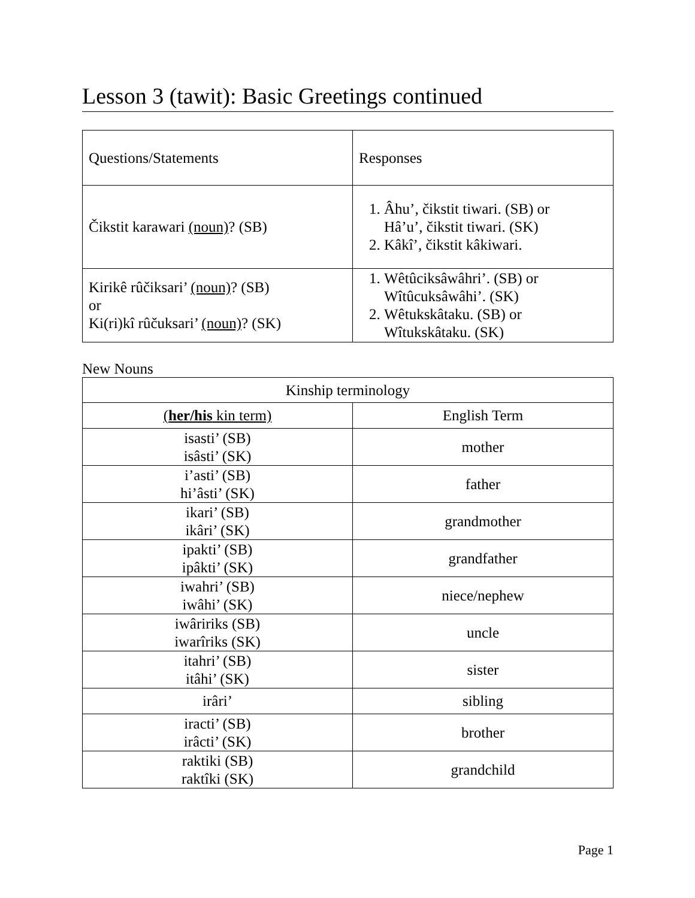Lesson 3 (tawit): Basic Greetings continued
| Questions/Statements | Responses |
| Čikstit karawari (noun) ? (SB) | 1. Âhu’, čikstit tiwari. (SB) or Hâ’u’, čikstit tiwari. (SK) 2. Kâkî’, čikstit kâkiwari. |
| Kirikê rûčiksari’ (noun) ? (SB) or Ki(ri)kî rûčuksari’ (noun) ? (SK) | 1. Wêtûciksâwâhri’. (SB) or Wîtûcuksâwâhi’. (SK) 2. Wêtukskâtaku. (SB) or Wîtukskâtaku. (SK) |
New Nouns
| Kinship terminology | |
| ( her/his kin term) | English Term |
| isasti’ (SB) isâsti’ (SK) | mother |
| i’asti’ (SB) hi’âsti’ (SK) | father |
| ikari’ (SB) ikâri’ (SK) | grandmother |
| ipakti’ (SB) ipâkti’ (SK) | grandfather |
| iwahri’ (SB) iwâhi’ (SK) | niece/nephew |
| iwâririks (SB) iwarîriks (SK) | uncle |
| itahri’ (SB) itâhi’ (SK) | sister |
| irâri’ | sibling |
| iracti’ (SB) irâcti’ (SK) | brother |
| raktiki (SB) raktîki (SK) | grandchild |
Page 1